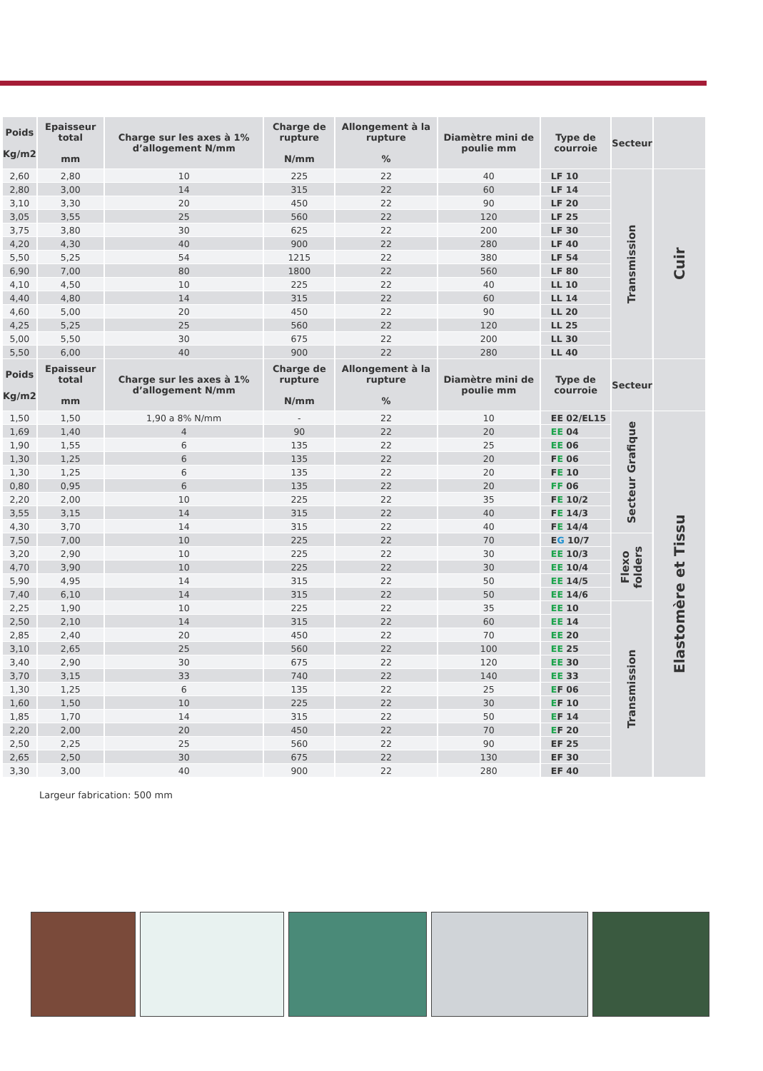| | Poids Kg/m2 | Epaisseur total mm | Charge sur les axes à 1% d’allogement N/mm | Charge de rupture N/mm | Allongement à la rupture % | Diamètre mini de poulie mm | Type de courroie | Secteur | |
| --- | --- | --- | --- | --- | --- | --- | --- | --- | --- |
| | 2,60 | 2,80 | 10 | 225 | 22 | 40 | LF 10 | Transmission | Cuir |
| | 2,80 | 3,00 | 14 | 315 | 22 | 60 | LF 14 | | |
| | 3,10 | 3,30 | 20 | 450 | 22 | 90 | LF 20 | | |
| | 3,05 | 3,55 | 25 | 560 | 22 | 120 | LF 25 | | |
| | 3,75 | 3,80 | 30 | 625 | 22 | 200 | LF 30 | | |
| | 4,20 | 4,30 | 40 | 900 | 22 | 280 | LF 40 | | |
| | 5,50 | 5,25 | 54 | 1215 | 22 | 380 | LF 54 | | |
| | 6,90 | 7,00 | 80 | 1800 | 22 | 560 | LF 80 | | |
| | 4,10 | 4,50 | 10 | 225 | 22 | 40 | LL 10 | | |
| | 4,40 | 4,80 | 14 | 315 | 22 | 60 | LL 14 | | |
| | 4,60 | 5,00 | 20 | 450 | 22 | 90 | LL 20 | | |
| | 4,25 | 5,25 | 25 | 560 | 22 | 120 | LL 25 | | |
| | 5,00 | 5,50 | 30 | 675 | 22 | 200 | LL 30 | | |
| | 5,50 | 6,00 | 40 | 900 | 22 | 280 | LL 40 | | |
| | Poids Kg/m2 | Epaisseur total mm | Charge sur les axes à 1% d’allogement N/mm | Charge de rupture N/mm | Allongement à la rupture % | Diamètre mini de poulie mm | Type de courroie | Secteur | |
| | 1,50 | 1,50 | 1,90 a 8% N/mm | - | 22 | 10 | EE 02/EL15 | Secteur Grafique | Elastomère et Tissu |
| | 1,69 | 1,40 | 4 | 90 | 22 | 20 | EE 04 | | |
| | 1,90 | 1,55 | 6 | 135 | 22 | 25 | EE 06 | | |
| | 1,30 | 1,25 | 6 | 135 | 22 | 20 | F E 06 | | |
| | 1,30 | 1,25 | 6 | 135 | 22 | 20 | F E 10 | | |
| | 0,80 | 0,95 | 6 | 135 | 22 | 20 | FF 06 | | |
| | 2,20 | 2,00 | 10 | 225 | 22 | 35 | F E 10/2 | | |
| | 3,55 | 3,15 | 14 | 315 | 22 | 40 | F E 14/3 | | |
| | 4,30 | 3,70 | 14 | 315 | 22 | 40 | F E 14/4 | | |
| | 7,50 | 7,00 | 10 | 225 | 22 | 70 | E G 10/7 | Flexo folders | |
| | 3,20 | 2,90 | 10 | 225 | 22 | 30 | EE 10/3 | | |
| | 4,70 | 3,90 | 10 | 225 | 22 | 30 | EE 10/4 | | |
| | 5,90 | 4,95 | 14 | 315 | 22 | 50 | EE 14/5 | | |
| | 7,40 | 6,10 | 14 | 315 | 22 | 50 | EE 14/6 | | |
| | 2,25 | 1,90 | 10 | 225 | 22 | 35 | EE 10 | Transmission | |
| | 2,50 | 2,10 | 14 | 315 | 22 | 60 | EE 14 | | |
| | 2,85 | 2,40 | 20 | 450 | 22 | 70 | EE 20 | | |
| | 3,10 | 2,65 | 25 | 560 | 22 | 100 | EE 25 | | |
| | 3,40 | 2,90 | 30 | 675 | 22 | 120 | EE 30 | | |
| | 3,70 | 3,15 | 33 | 740 | 22 | 140 | EE 33 | | |
| | 1,30 | 1,25 | 6 | 135 | 22 | 25 | E F 06 | | |
| | 1,60 | 1,50 | 10 | 225 | 22 | 30 | E F 10 | | |
| | 1,85 | 1,70 | 14 | 315 | 22 | 50 | E F 14 | | |
| | 2,20 | 2,00 | 20 | 450 | 22 | 70 | E F 20 | | |
| | 2,50 | 2,25 | 25 | 560 | 22 | 90 | EF 25 | | |
| | 2,65 | 2,50 | 30 | 675 | 22 | 130 | EF 30 | | |
| | 3,30 | 3,00 | 40 | 900 | 22 | 280 | EF 40 | | |
Largeur fabrication: 500 mm